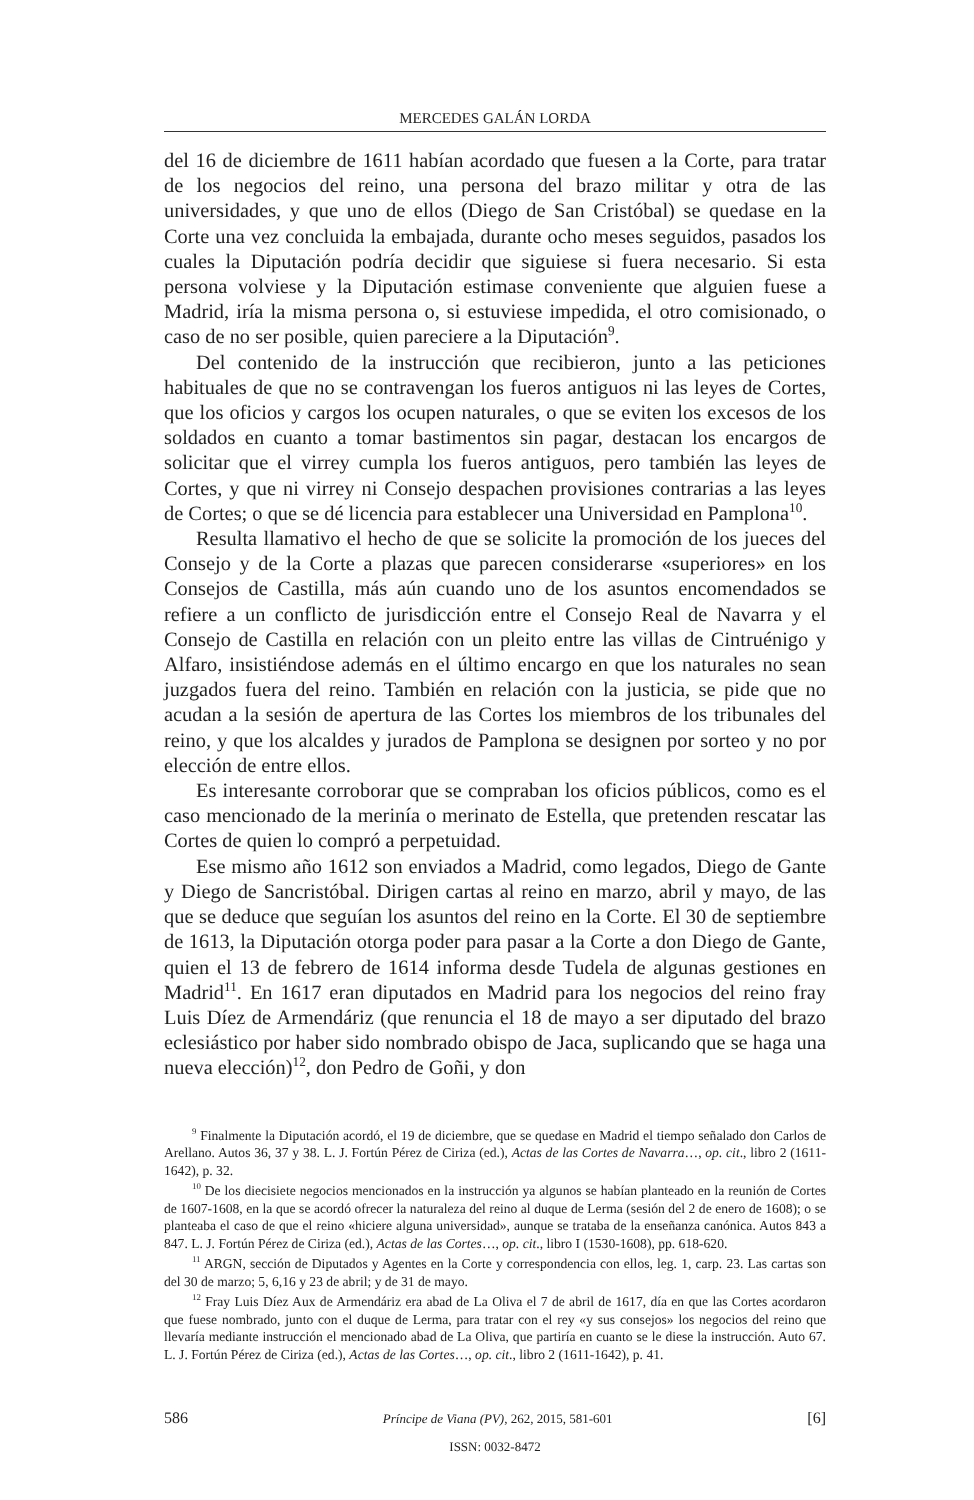MERCEDES GALÁN LORDA
del 16 de diciembre de 1611 habían acordado que fuesen a la Corte, para tratar de los negocios del reino, una persona del brazo militar y otra de las universidades, y que uno de ellos (Diego de San Cristóbal) se quedase en la Corte una vez concluida la embajada, durante ocho meses seguidos, pasados los cuales la Diputación podría decidir que siguiese si fuera necesario. Si esta persona volviese y la Diputación estimase conveniente que alguien fuese a Madrid, iría la misma persona o, si estuviese impedida, el otro comisionado, o caso de no ser posible, quien pareciere a la Diputación<sup>9</sup>.
Del contenido de la instrucción que recibieron, junto a las peticiones habituales de que no se contravengan los fueros antiguos ni las leyes de Cortes, que los oficios y cargos los ocupen naturales, o que se eviten los excesos de los soldados en cuanto a tomar bastimentos sin pagar, destacan los encargos de solicitar que el virrey cumpla los fueros antiguos, pero también las leyes de Cortes, y que ni virrey ni Consejo despachen provisiones contrarias a las leyes de Cortes; o que se dé licencia para establecer una Universidad en Pamplona<sup>10</sup>.
Resulta llamativo el hecho de que se solicite la promoción de los jueces del Consejo y de la Corte a plazas que parecen considerarse «superiores» en los Consejos de Castilla, más aún cuando uno de los asuntos encomendados se refiere a un conflicto de jurisdicción entre el Consejo Real de Navarra y el Consejo de Castilla en relación con un pleito entre las villas de Cintruénigo y Alfaro, insistiéndose además en el último encargo en que los naturales no sean juzgados fuera del reino. También en relación con la justicia, se pide que no acudan a la sesión de apertura de las Cortes los miembros de los tribunales del reino, y que los alcaldes y jurados de Pamplona se designen por sorteo y no por elección de entre ellos.
Es interesante corroborar que se compraban los oficios públicos, como es el caso mencionado de la merinía o merinato de Estella, que pretenden rescatar las Cortes de quien lo compró a perpetuidad.
Ese mismo año 1612 son enviados a Madrid, como legados, Diego de Gante y Diego de Sancristóbal. Dirigen cartas al reino en marzo, abril y mayo, de las que se deduce que seguían los asuntos del reino en la Corte. El 30 de septiembre de 1613, la Diputación otorga poder para pasar a la Corte a don Diego de Gante, quien el 13 de febrero de 1614 informa desde Tudela de algunas gestiones en Madrid<sup>11</sup>. En 1617 eran diputados en Madrid para los negocios del reino fray Luis Díez de Armendáriz (que renuncia el 18 de mayo a ser diputado del brazo eclesiástico por haber sido nombrado obispo de Jaca, suplicando que se haga una nueva elección)<sup>12</sup>, don Pedro de Goñi, y don
<sup>9</sup> Finalmente la Diputación acordó, el 19 de diciembre, que se quedase en Madrid el tiempo señalado don Carlos de Arellano. Autos 36, 37 y 38. L. J. Fortún Pérez de Ciriza (ed.), Actas de las Cortes de Navarra…, op. cit., libro 2 (1611-1642), p. 32.
<sup>10</sup> De los diecisiete negocios mencionados en la instrucción ya algunos se habían planteado en la reunión de Cortes de 1607-1608, en la que se acordó ofrecer la naturaleza del reino al duque de Lerma (sesión del 2 de enero de 1608); o se planteaba el caso de que el reino «hiciere alguna universidad», aunque se trataba de la enseñanza canónica. Autos 843 a 847. L. J. Fortún Pérez de Ciriza (ed.), Actas de las Cortes…, op. cit., libro I (1530-1608), pp. 618-620.
<sup>11</sup> ARGN, sección de Diputados y Agentes en la Corte y correspondencia con ellos, leg. 1, carp. 23. Las cartas son del 30 de marzo; 5, 6,16 y 23 de abril; y de 31 de mayo.
<sup>12</sup> Fray Luis Díez Aux de Armendáriz era abad de La Oliva el 7 de abril de 1617, día en que las Cortes acordaron que fuese nombrado, junto con el duque de Lerma, para tratar con el rey «y sus consejos» los negocios del reino que llevaría mediante instrucción el mencionado abad de La Oliva, que partiría en cuanto se le diese la instrucción. Auto 67. L. J. Fortún Pérez de Ciriza (ed.), Actas de las Cortes…, op. cit., libro 2 (1611-1642), p. 41.
586 Príncipe de Viana (PV), 262, 2015, 581-601 [6]
ISSN: 0032-8472